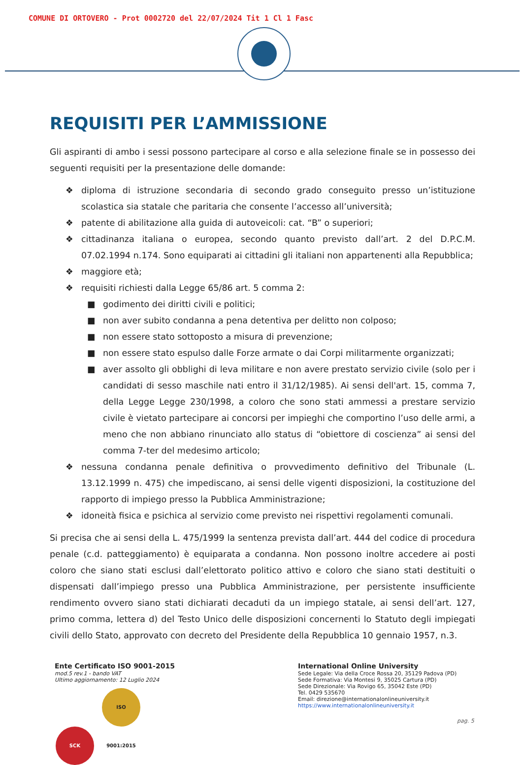COMUNE DI ORTOVERO - Prot 0002720 del 22/07/2024 Tit 1 Cl 1 Fasc
REQUISITI PER L’AMMISSIONE
Gli aspiranti di ambo i sessi possono partecipare al corso e alla selezione finale se in possesso dei seguenti requisiti per la presentazione delle domande:
❖ diploma di istruzione secondaria di secondo grado conseguito presso un’istituzione scolastica sia statale che paritaria che consente l’accesso all’università;
❖ patente di abilitazione alla guida di autoveicoli: cat. “B” o superiori;
❖ cittadinanza italiana o europea, secondo quanto previsto dall’art. 2 del D.P.C.M. 07.02.1994 n.174. Sono equiparati ai cittadini gli italiani non appartenenti alla Repubblica;
❖ maggiore età;
❖ requisiti richiesti dalla Legge 65/86 art. 5 comma 2:
■ godimento dei diritti civili e politici;
■ non aver subito condanna a pena detentiva per delitto non colposo;
■ non essere stato sottoposto a misura di prevenzione;
■ non essere stato espulso dalle Forze armate o dai Corpi militarmente organizzati;
■ aver assolto gli obblighi di leva militare e non avere prestato servizio civile (solo per i candidati di sesso maschile nati entro il 31/12/1985). Ai sensi dell'art. 15, comma 7, della Legge Legge 230/1998, a coloro che sono stati ammessi a prestare servizio civile è vietato partecipare ai concorsi per impieghi che comportino l’uso delle armi, a meno che non abbiano rinunciato allo status di “obiettore di coscienza” ai sensi del comma 7-ter del medesimo articolo;
❖ nessuna condanna penale definitiva o provvedimento definitivo del Tribunale (L. 13.12.1999 n. 475) che impediscano, ai sensi delle vigenti disposizioni, la costituzione del rapporto di impiego presso la Pubblica Amministrazione;
❖ idoneità fisica e psichica al servizio come previsto nei rispettivi regolamenti comunali.
Si precisa che ai sensi della L. 475/1999 la sentenza prevista dall’art. 444 del codice di procedura penale (c.d. patteggiamento) è equiparata a condanna. Non possono inoltre accedere ai posti coloro che siano stati esclusi dall’elettorato politico attivo e coloro che siano stati destituiti o dispensati dall’impiego presso una Pubblica Amministrazione, per persistente insufficiente rendimento ovvero siano stati dichiarati decaduti da un impiego statale, ai sensi dell’art. 127, primo comma, lettera d) del Testo Unico delle disposizioni concernenti lo Statuto degli impiegati civili dello Stato, approvato con decreto del Presidente della Repubblica 10 gennaio 1957, n.3.
Ente Certificato ISO 9001-2015
mod.5 rev.1 - bando VAT
Ultimo aggiornamento: 12 Luglio 2024
SCK ISO 9001:2015
International Online University
Sede Legale: Via della Croce Rossa 20, 35129 Padova (PD)
Sede Formativa: Via Montesi 9, 35025 Cartura (PD)
Sede Direzionale: Via Rovigo 65, 35042 Este (PD)
Tel. 0429 535670
Email: direzione@internationalonlineuniversity.it
https://www.internationalonlineuniversity.it
pag. 5